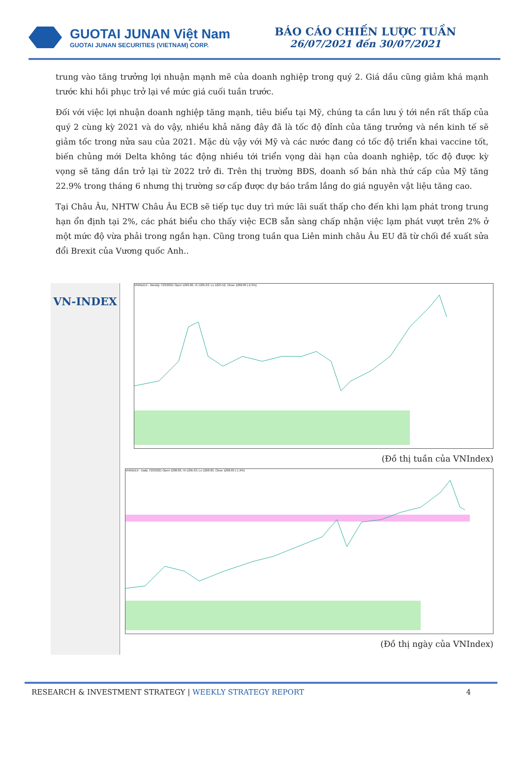GUOTAI JUNAN Việt Nam
GUOTAI JUNAN SECURITIES (VIETNAM) CORP.
BÁO CÁO CHIẾN LƯỢC TUẦN
26/07/2021 đến 30/07/2021
trung vào tăng trưởng lợi nhuận mạnh mẽ của doanh nghiệp trong quý 2. Giá dầu cũng giảm khá mạnh trước khi hồi phục trở lại về mức giá cuối tuần trước.
Đối với việc lợi nhuận doanh nghiệp tăng mạnh, tiêu biểu tại Mỹ, chúng ta cần lưu ý tới nền rất thấp của quý 2 cùng kỳ 2021 và do vậy, nhiều khả năng đây đã là tốc độ đỉnh của tăng trưởng và nền kinh tế sẽ giảm tốc trong nửa sau của 2021. Mặc dù vậy với Mỹ và các nước đang có tốc độ triển khai vaccine tốt, biến chủng mới Delta không tác động nhiều tới triển vọng dài hạn của doanh nghiệp, tốc độ được kỳ vọng sẽ tăng dần trở lại từ 2022 trở đi. Trên thị trường BĐS, doanh số bán nhà thứ cấp của Mỹ tăng 22.9% trong tháng 6 nhưng thị trường sơ cấp được dự báo trầm lắng do giá nguyên vật liệu tăng cao.
Tại Châu Âu, NHTW Châu Âu ECB sẽ tiếp tục duy trì mức lãi suất thấp cho đến khi lạm phát trong trung hạn ổn định tại 2%, các phát biểu cho thấy việc ECB sẵn sàng chấp nhận việc lạm phát vượt trên 2% ở một mức độ vừa phải trong ngắn hạn. Cũng trong tuần qua Liên minh châu Âu EU đã từ chối đề xuất sửa đổi Brexit của Vương quốc Anh..
VN-INDEX
VNINDEX - Weekly 7/23/2021 Open 1269.06, Hi 1295.63, Lo 1225.52, Close 1268.83 (-2.3%)
(Đồ thị tuần của VNIndex)
VNINDEX - Daily 7/23/2021 Open 1288.83, Hi 1295.63, Lo 1268.83, Close 1268.83 (-1.9%)
(Đồ thị ngày của VNIndex)
RESEARCH & INVESTMENT STRATEGY | WEEKLY STRATEGY REPORT
4